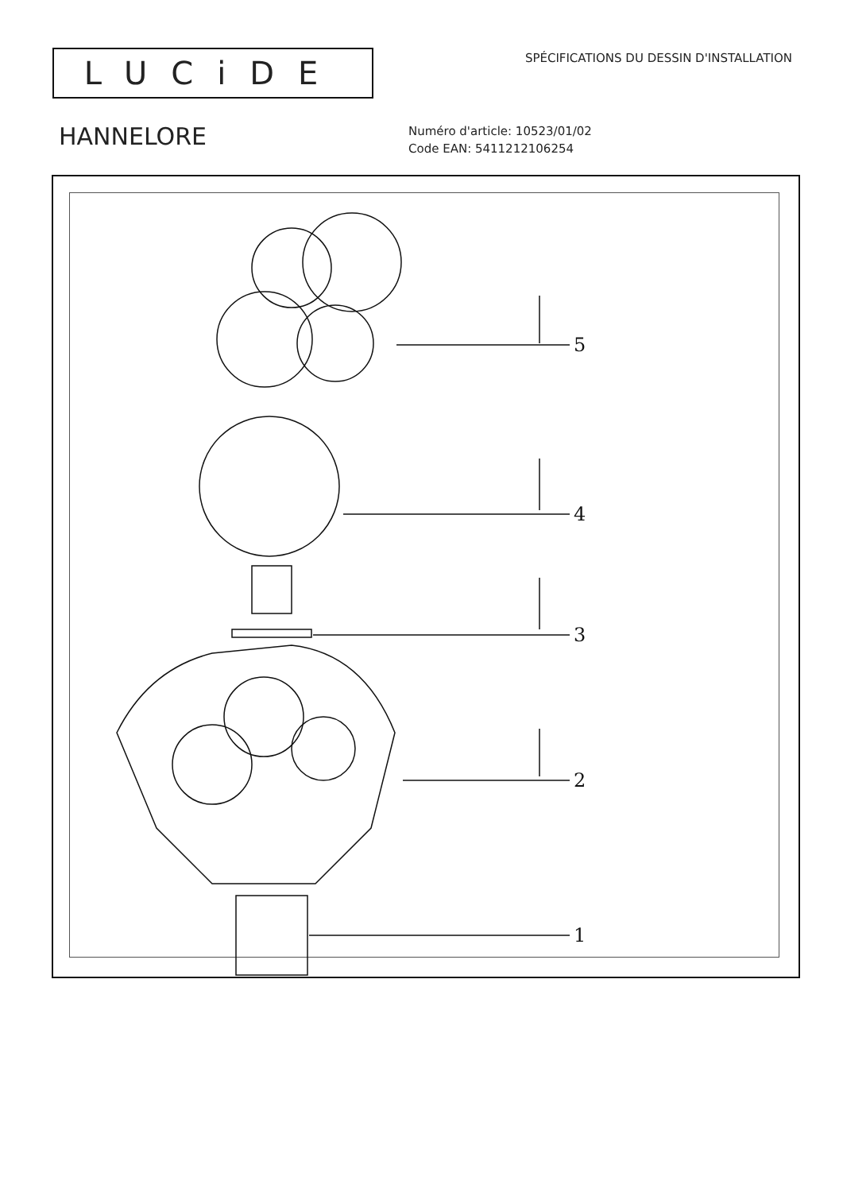LUCiDE
SPÉCIFICATIONS DU DESSIN D'INSTALLATION
HANNELORE
Numéro d'article: 10523/01/02
Code EAN: 5411212106254
5
4
3
2
1